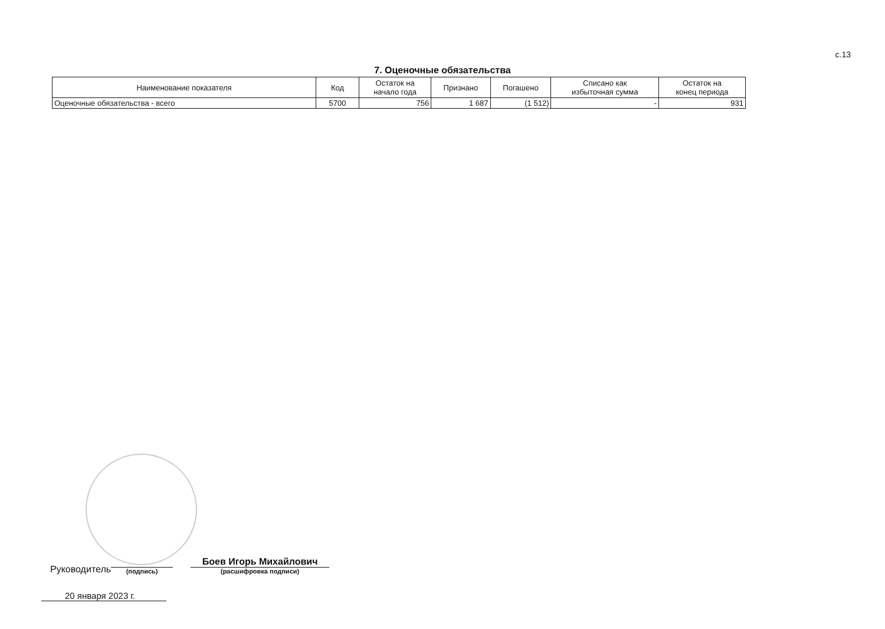с.13
7. Оценочные обязательства
| Наименование показателя | Код | Остаток на начало года | Признано | Погашено | Списано как избыточная сумма | Остаток на конец периода |
| --- | --- | --- | --- | --- | --- | --- |
| Оценочные обязательства - всего | 5700 | 756 | 1 687 | (1 512) | - | 931 |
Руководитель
(подпись)
Боев Игорь Михайлович
(расшифровка подписи)
20 января 2023 г.